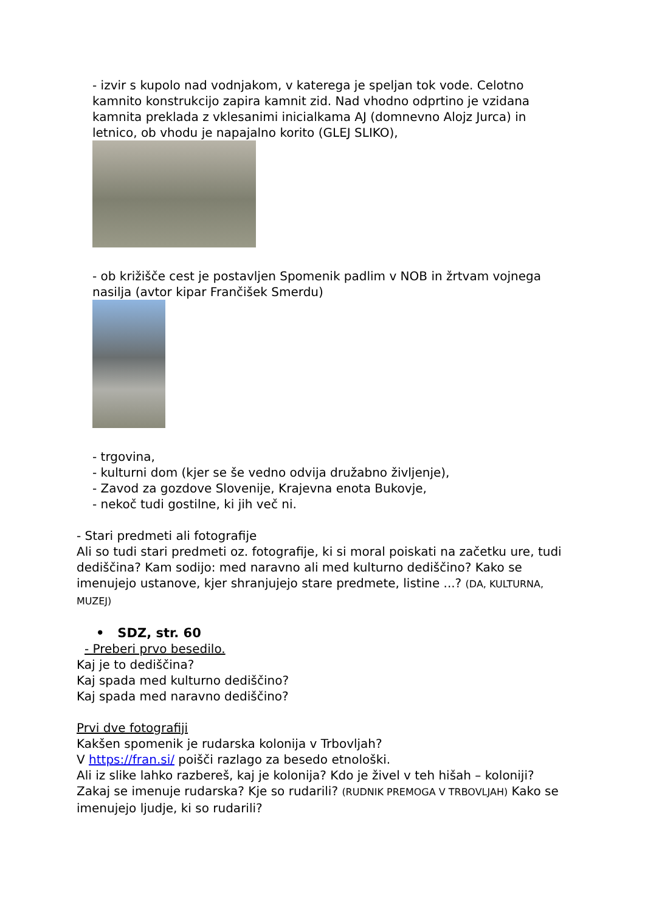- izvir s kupolo nad vodnjakom, v katerega je speljan tok vode. Celotno kamnito konstrukcijo zapira kamnit zid. Nad vhodno odprtino je vzidana kamnita preklada z vklesanimi inicialkama AJ (domnevno Alojz Jurca) in letnico, ob vhodu je napajalno korito (GLEJ SLIKO),
- ob križišče cest je postavljen Spomenik padlim v NOB in žrtvam vojnega nasilja (avtor kipar Frančišek Smerdu)
- trgovina,
- kulturni dom (kjer se še vedno odvija družabno življenje),
- Zavod za gozdove Slovenije, Krajevna enota Bukovje,
- nekoč tudi gostilne, ki jih več ni.
- Stari predmeti ali fotografije
Ali so tudi stari predmeti oz. fotografije, ki si moral poiskati na začetku ure, tudi dediščina? Kam sodijo: med naravno ali med kulturno dediščino? Kako se imenujejo ustanove, kjer shranjujejo stare predmete, listine ...? (DA, KULTURNA, MUZEJ)
• SDZ, str. 60
- Preberi prvo besedilo.
Kaj je to dediščina?
Kaj spada med kulturno dediščino?
Kaj spada med naravno dediščino?
Prvi dve fotografiji
Kakšen spomenik je rudarska kolonija v Trbovljah?
V https://fran.si/ poišči razlago za besedo etnološki.
Ali iz slike lahko razbereš, kaj je kolonija? Kdo je živel v teh hišah – koloniji? Zakaj se imenuje rudarska? Kje so rudarili? (RUDNIK PREMOGA V TRBOVLJAH) Kako se imenujejo ljudje, ki so rudarili?